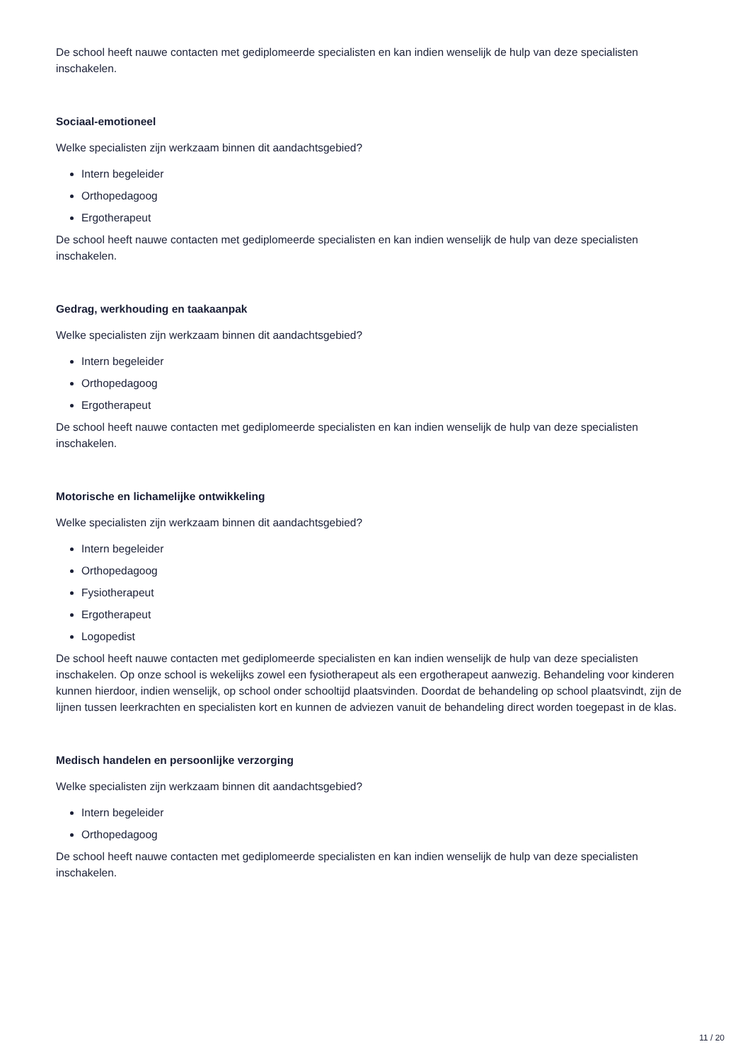De school heeft nauwe contacten met gediplomeerde specialisten en kan indien wenselijk de hulp van deze specialisten inschakelen.
Sociaal-emotioneel
Welke specialisten zijn werkzaam binnen dit aandachtsgebied?
Intern begeleider
Orthopedagoog
Ergotherapeut
De school heeft nauwe contacten met gediplomeerde specialisten en kan indien wenselijk de hulp van deze specialisten inschakelen.
Gedrag, werkhouding en taakaanpak
Welke specialisten zijn werkzaam binnen dit aandachtsgebied?
Intern begeleider
Orthopedagoog
Ergotherapeut
De school heeft nauwe contacten met gediplomeerde specialisten en kan indien wenselijk de hulp van deze specialisten inschakelen.
Motorische en lichamelijke ontwikkeling
Welke specialisten zijn werkzaam binnen dit aandachtsgebied?
Intern begeleider
Orthopedagoog
Fysiotherapeut
Ergotherapeut
Logopedist
De school heeft nauwe contacten met gediplomeerde specialisten en kan indien wenselijk de hulp van deze specialisten inschakelen. Op onze school is wekelijks zowel een fysiotherapeut als een ergotherapeut aanwezig. Behandeling voor kinderen kunnen hierdoor, indien wenselijk, op school onder schooltijd plaatsvinden. Doordat de behandeling op school plaatsvindt, zijn de lijnen tussen leerkrachten en specialisten kort en kunnen de adviezen vanuit de behandeling direct worden toegepast in de klas.
Medisch handelen en persoonlijke verzorging
Welke specialisten zijn werkzaam binnen dit aandachtsgebied?
Intern begeleider
Orthopedagoog
De school heeft nauwe contacten met gediplomeerde specialisten en kan indien wenselijk de hulp van deze specialisten inschakelen.
11 / 20